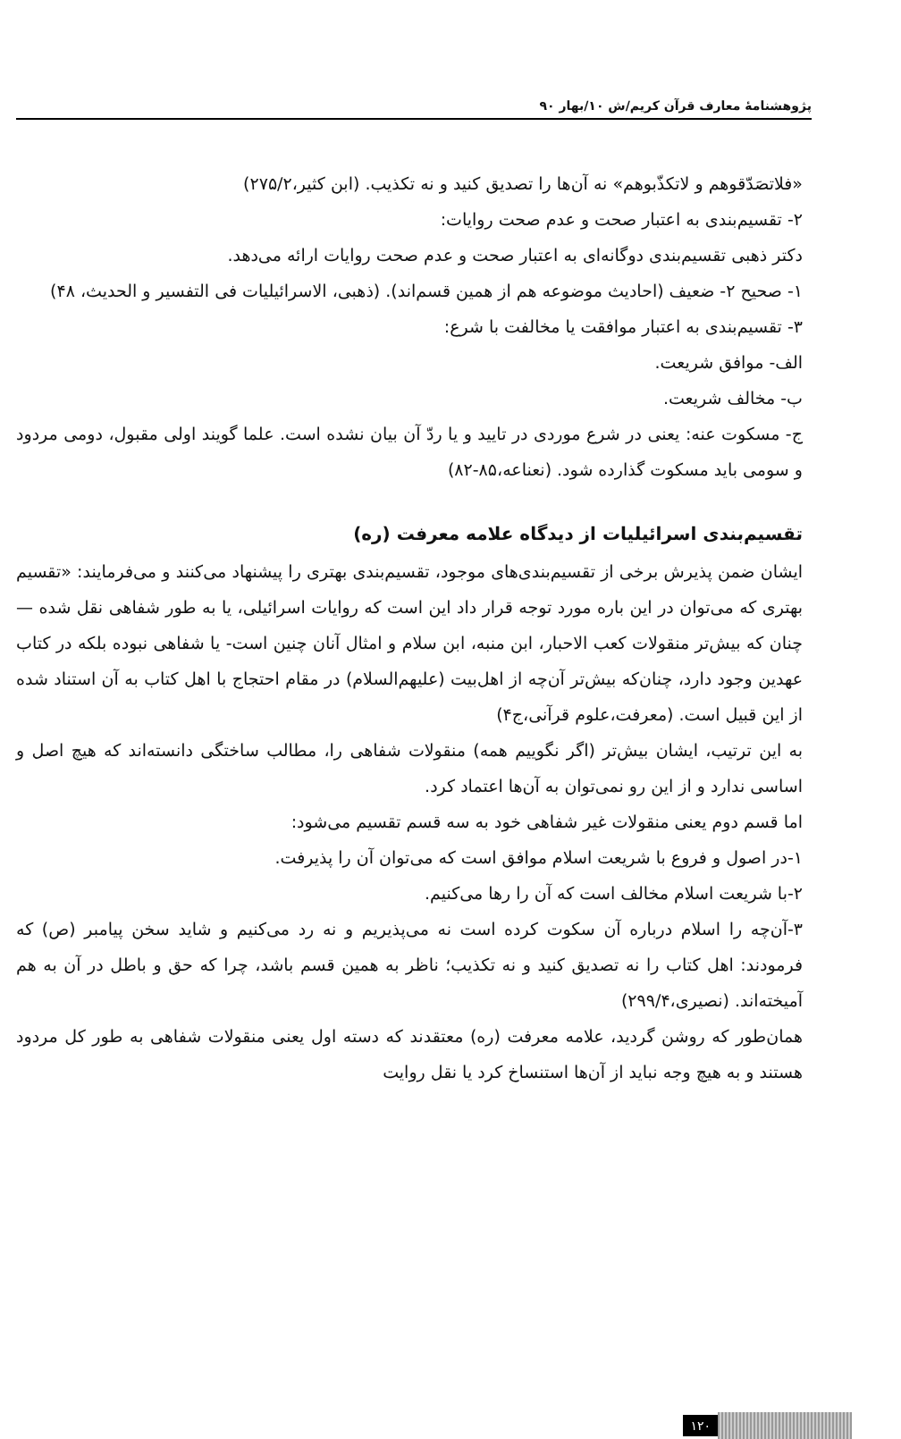پژوهشنامهٔ معارف قرآن کریم/ش ۱۰/بهار ۹۰
«فلاتصَدّقوهم و لاتکذّبوهم» نه آن‌ها را تصدیق کنید و نه تکذیب. (ابن کثیر،۲۷۵/۲)
۲- تقسیم‌بندی به اعتبار صحت و عدم صحت روایات:
دکتر ذهبی تقسیم‌بندی دوگانه‌ای به اعتبار صحت و عدم صحت روایات ارائه می‌دهد.
۱- صحیح ۲- ضعیف (احادیث موضوعه هم از همین قسم‌اند). (ذهبی، الاسرائیلیات فی التفسیر و الحدیث، ۴۸)
۳- تقسیم‌بندی به اعتبار موافقت یا مخالفت با شرع:
الف- موافق شریعت.
ب- مخالف شریعت.
ج- مسکوت عنه: یعنی در شرع موردی در تایید و یا ردّ آن بیان نشده است. علما گویند اولی مقبول، دومی مردود و سومی باید مسکوت گذارده شود. (نعناعه،۸۵-۸۲)
تقسیم‌بندی اسرائیلیات از دیدگاه علامه معرفت (ره)
ایشان ضمن پذیرش برخی از تقسیم‌بندی‌های موجود، تقسیم‌بندی بهتری را پیشنهاد می‌کنند و می‌فرمایند: «تقسیم بهتری که می‌توان در این باره مورد توجه قرار داد این است که روایات اسرائیلی، یا به طور شفاهی نقل شده — چنان که بیش‌تر منقولات کعب الاحبار، ابن منبه، ابن سلام و امثال آنان چنین است- یا شفاهی نبوده بلکه در کتاب عهدین وجود دارد، چنان‌که بیش‌تر آن‌چه از اهل‌بیت (علیهم‌السلام) در مقام احتجاج با اهل کتاب به آن استناد شده از این قبیل است. (معرفت،علوم قرآنی،ج۴)
به این ترتیب، ایشان بیش‌تر (اگر نگوییم همه) منقولات شفاهی را، مطالب ساختگی دانسته‌اند که هیچ اصل و اساسی ندارد و از این رو نمی‌توان به آن‌ها اعتماد کرد.
اما قسم دوم یعنی منقولات غیر شفاهی خود به سه قسم تقسیم می‌شود:
۱-در اصول و فروع با شریعت اسلام موافق است که می‌توان آن را پذیرفت.
۲-با شریعت اسلام مخالف است که آن را رها می‌کنیم.
۳-آن‌چه را اسلام درباره آن سکوت کرده است نه می‌پذیریم و نه رد می‌کنیم و شاید سخن پیامبر (ص) که فرمودند: اهل کتاب را نه تصدیق کنید و نه تکذیب؛ ناظر به همین قسم باشد، چرا که حق و باطل در آن به هم آمیخته‌اند. (نصیری،۲۹۹/۴)
همان‌طور که روشن گردید، علامه معرفت (ره) معتقدند که دسته اول یعنی منقولات شفاهی به طور کل مردود هستند و به هیچ وجه نباید از آن‌ها استنساخ کرد یا نقل روایت
۱۲۰